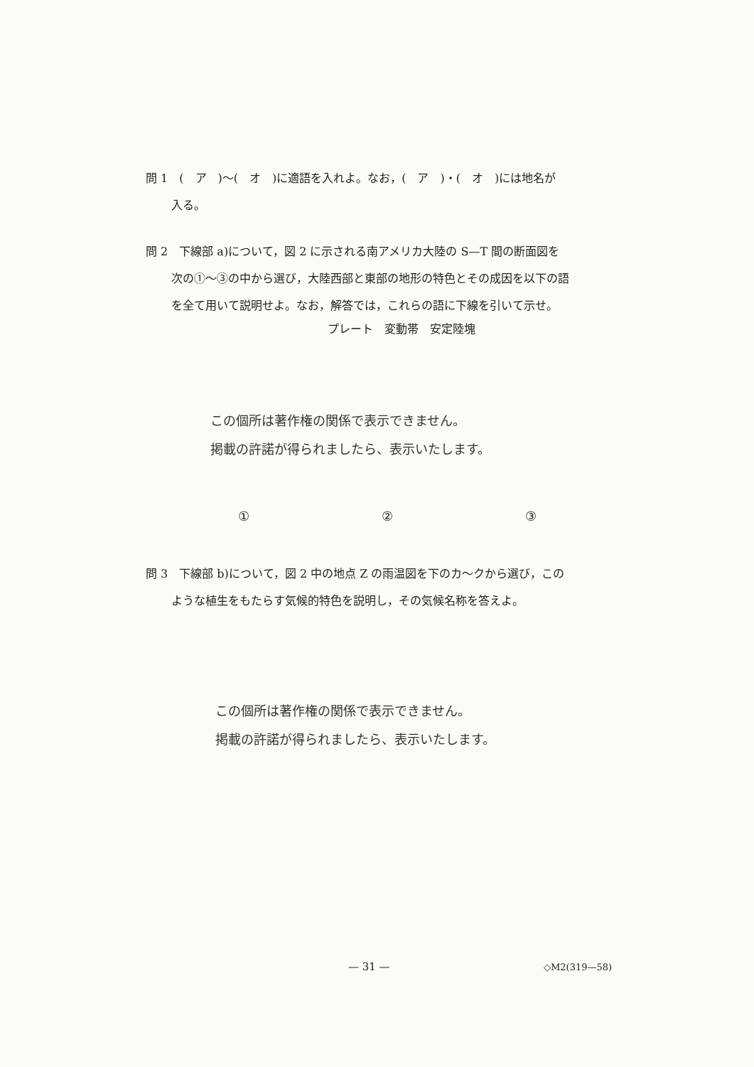問 1　(　ア　)～(　オ　)に適語を入れよ。なお，(　ア　)・(　オ　)には地名が
入る。
問 2　下線部 a)について，図 2 に示される南アメリカ大陸の S—T 間の断面図を
次の①～③の中から選び，大陸西部と東部の地形の特色とその成因を以下の語
を全て用いて説明せよ。なお，解答では，これらの語に下線を引いて示せ。
プレート　変動帯　安定陸塊
この個所は著作権の関係で表示できません。
掲載の許諾が得られましたら、表示いたします。
① ② ③
問 3　下線部 b)について，図 2 中の地点 Z の雨温図を下のカ～クから選び，この
ような植生をもたらす気候的特色を説明し，その気候名称を答えよ。
この個所は著作権の関係で表示できません。
掲載の許諾が得られましたら、表示いたします。
— 31 — ◇M2(319—58)